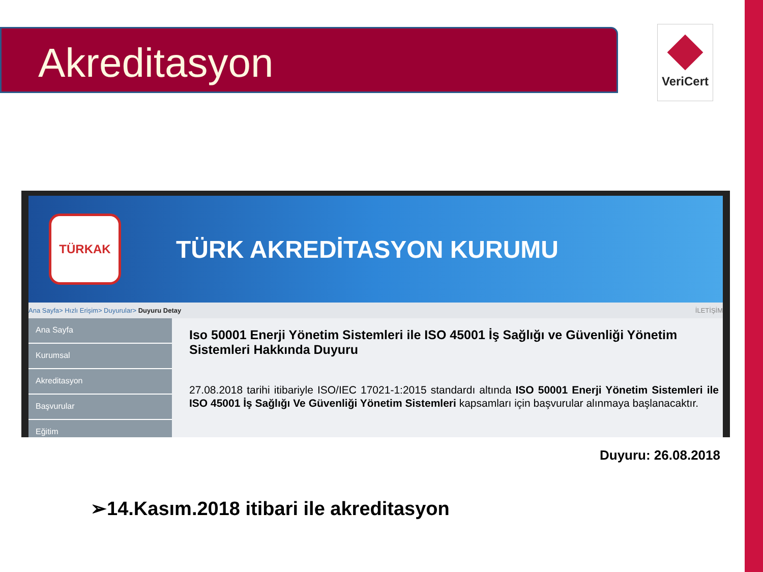Akreditasyon VeriCert
TÜRKAK
TÜRK AKREDİTASYON KURUMU
Ana Sayfa> Hızlı Erişim> Duyurular> Duyuru Detay İLETİŞİM
Ana Sayfa
Kurumsal
Akreditasyon
Başvurular
Eğitim
Iso 50001 Enerji Yönetim Sistemleri ile ISO 45001 İş Sağlığı ve Güvenliği Yönetim Sistemleri Hakkında Duyuru
27.08.2018 tarihi itibariyle ISO/IEC 17021-1:2015 standardı altında ISO 50001 Enerji Yönetim Sistemleri ile ISO 45001 İş Sağlığı Ve Güvenliği Yönetim Sistemleri kapsamları için başvurular alınmaya başlanacaktır.
Duyuru: 26.08.2018
➢14.Kasım.2018 itibari ile akreditasyon